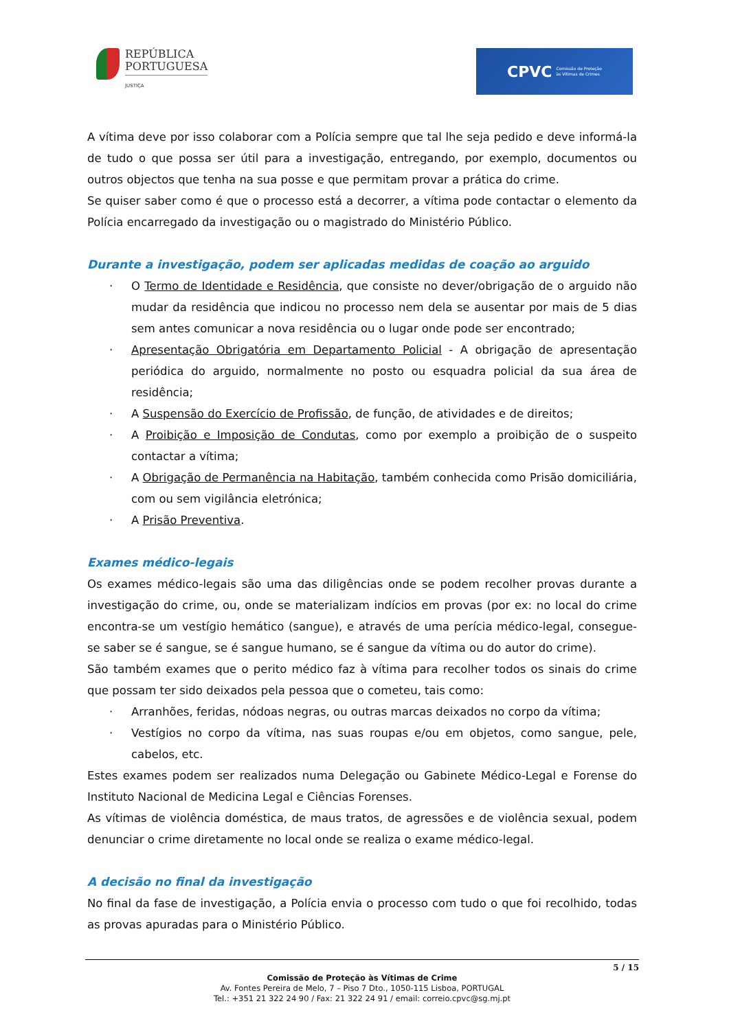REPÚBLICA
PORTUGUESA
JUSTIÇA
CPVC Comissão de Proteção
às Vítimas de Crimes
A vítima deve por isso colaborar com a Polícia sempre que tal lhe seja pedido e deve informá-la de tudo o que possa ser útil para a investigação, entregando, por exemplo, documentos ou outros objectos que tenha na sua posse e que permitam provar a prática do crime.
Se quiser saber como é que o processo está a decorrer, a vítima pode contactar o elemento da Polícia encarregado da investigação ou o magistrado do Ministério Público.
Durante a investigação, podem ser aplicadas medidas de coação ao arguido
· O Termo de Identidade e Residência, que consiste no dever/obrigação de o arguido não mudar da residência que indicou no processo nem dela se ausentar por mais de 5 dias sem antes comunicar a nova residência ou o lugar onde pode ser encontrado;
· Apresentação Obrigatória em Departamento Policial - A obrigação de apresentação periódica do arguido, normalmente no posto ou esquadra policial da sua área de residência;
· A Suspensão do Exercício de Profissão, de função, de atividades e de direitos;
· A Proibição e Imposição de Condutas, como por exemplo a proibição de o suspeito contactar a vítima;
· A Obrigação de Permanência na Habitação, também conhecida como Prisão domiciliária, com ou sem vigilância eletrónica;
· A Prisão Preventiva.
Exames médico-legais
Os exames médico-legais são uma das diligências onde se podem recolher provas durante a investigação do crime, ou, onde se materializam indícios em provas (por ex: no local do crime encontra-se um vestígio hemático (sangue), e através de uma perícia médico-legal, consegue-se saber se é sangue, se é sangue humano, se é sangue da vítima ou do autor do crime).
São também exames que o perito médico faz à vítima para recolher todos os sinais do crime que possam ter sido deixados pela pessoa que o cometeu, tais como:
· Arranhões, feridas, nódoas negras, ou outras marcas deixados no corpo da vítima;
· Vestígios no corpo da vítima, nas suas roupas e/ou em objetos, como sangue, pele, cabelos, etc.
Estes exames podem ser realizados numa Delegação ou Gabinete Médico-Legal e Forense do Instituto Nacional de Medicina Legal e Ciências Forenses.
As vítimas de violência doméstica, de maus tratos, de agressões e de violência sexual, podem denunciar o crime diretamente no local onde se realiza o exame médico-legal.
A decisão no final da investigação
No final da fase de investigação, a Polícia envia o processo com tudo o que foi recolhido, todas as provas apuradas para o Ministério Público.
5 / 15
Comissão de Proteção às Vítimas de Crime
Av. Fontes Pereira de Melo, 7 – Piso 7 Dto., 1050-115 Lisboa, PORTUGAL
Tel.: +351 21 322 24 90 / Fax: 21 322 24 91 / email: correio.cpvc@sg.mj.pt